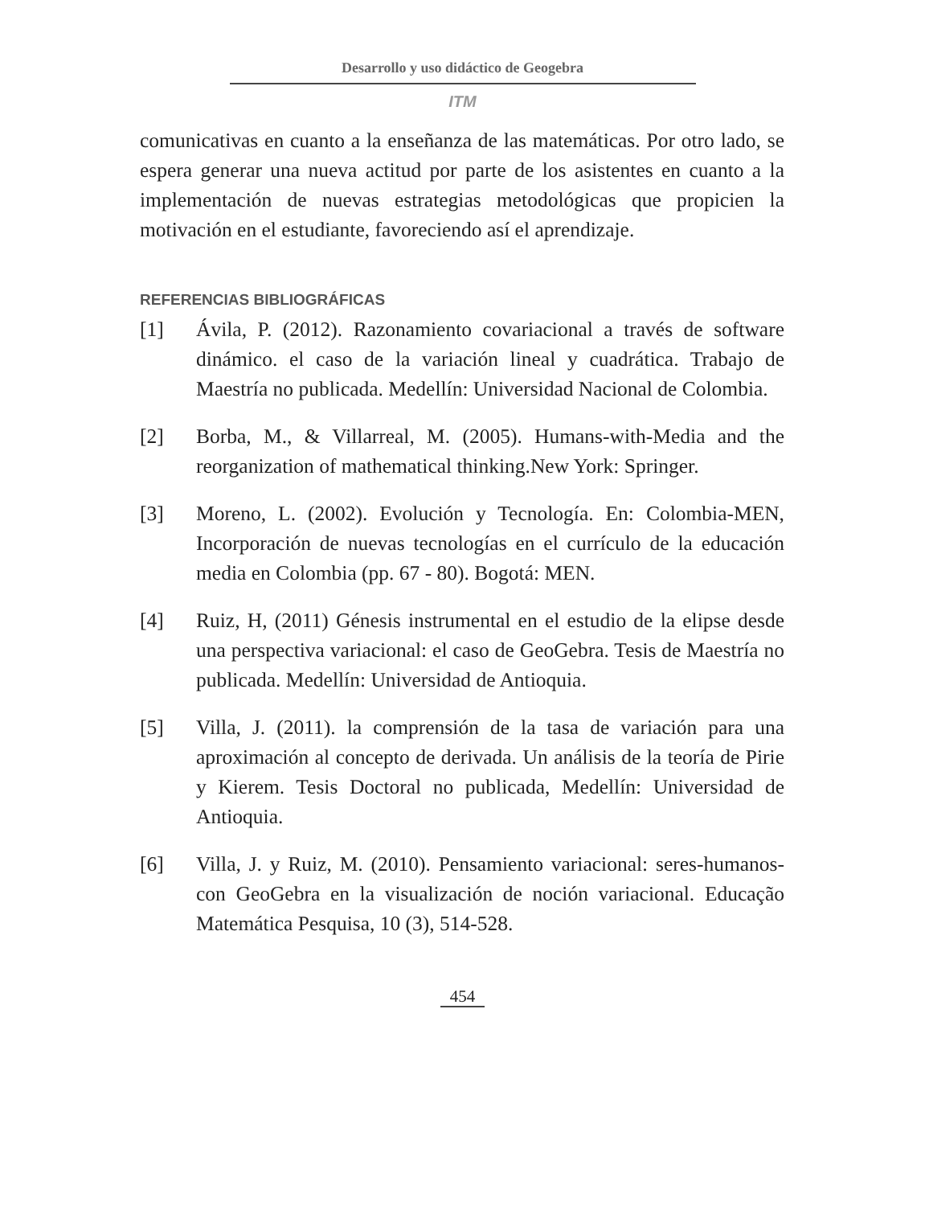Desarrollo y uso didáctico de Geogebra
ITM
comunicativas en cuanto a la enseñanza de las matemáticas. Por otro lado, se espera generar una nueva actitud por parte de los asistentes en cuanto a la implementación de nuevas estrategias metodológicas que propicien la motivación en el estudiante, favoreciendo así el aprendizaje.
REFERENCIAS BIBLIOGRÁFICAS
[1] Ávila, P. (2012). Razonamiento covariacional a través de software dinámico. el caso de la variación lineal y cuadrática. Trabajo de Maestría no publicada. Medellín: Universidad Nacional de Colombia.
[2] Borba, M., & Villarreal, M. (2005). Humans-with-Media and the reorganization of mathematical thinking.New York: Springer.
[3] Moreno, L. (2002). Evolución y Tecnología. En: Colombia-MEN, Incorporación de nuevas tecnologías en el currículo de la educación media en Colombia (pp. 67 - 80). Bogotá: MEN.
[4] Ruiz, H, (2011) Génesis instrumental en el estudio de la elipse desde una perspectiva variacional: el caso de GeoGebra. Tesis de Maestría no publicada. Medellín: Universidad de Antioquia.
[5] Villa, J. (2011). la comprensión de la tasa de variación para una aproximación al concepto de derivada. Un análisis de la teoría de Pirie y Kierem. Tesis Doctoral no publicada, Medellín: Universidad de Antioquia.
[6] Villa, J. y Ruiz, M. (2010). Pensamiento variacional: seres-humanos-con GeoGebra en la visualización de noción variacional. Educação Matemática Pesquisa, 10 (3), 514-528.
454